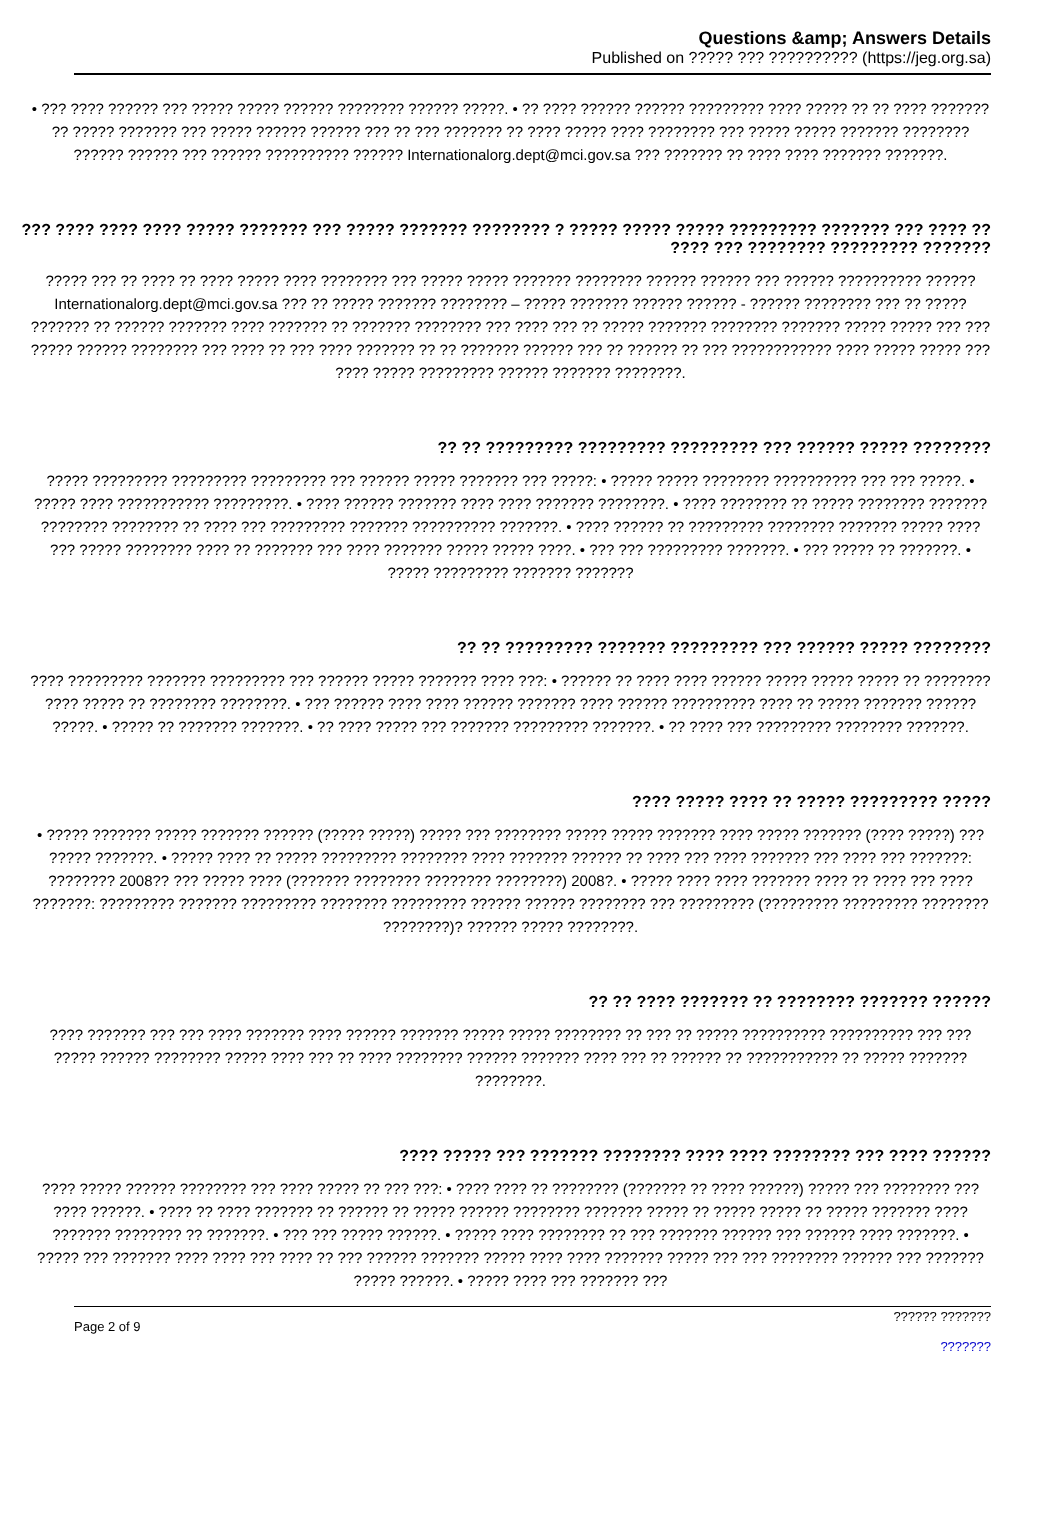Questions &amp; Answers Details
Published on ????? ??? ?????????? (https://jeg.org.sa)
• ??? ???? ?????? ??? ????? ????? ?????? ???????? ?????? ?????. • ?? ???? ?????? ?????? ????????? ???? ????? ?? ?? ???? ??????? ?? ????? ??????? ??? ????? ?????? ?????? ??? ?? ??? ??????? ?? ???? ????? ???? ???????? ??? ????? ????? ??????? ???????? ?????? ?????? ??? ?????? ?????????? ?????? Internationalorg.dept@mci.gov.sa ??? ??????? ?? ???? ???? ??????? ???????.
??? ???? ???? ???? ????? ??????? ??? ????? ??????? ???????? ? ????? ????? ????? ????????? ??????? ??? ???? ?? ???? ??? ???????? ????????? ???????
????? ??? ?? ???? ?? ???? ????? ???? ???????? ??? ????? ????? ??????? ???????? ?????? ?????? ??? ?????? ?????????? ?????? Internationalorg.dept@mci.gov.sa ??? ?? ????? ??????? ???????? – ????? ??????? ?????? ?????? - ?????? ???????? ??? ?? ????? ??????? ?? ?????? ??????? ???? ??????? ?? ??????? ???????? ??? ???? ??? ?? ????? ??????? ???????? ??????? ????? ????? ??? ??? ????? ?????? ???????? ??? ???? ?? ??? ???? ??????? ?? ?? ??????? ?????? ??? ?? ?????? ?? ??? ???????????? ???? ????? ????? ??? ???? ????? ????????? ?????? ??????? ????????.
?? ?? ????????? ????????? ????????? ??? ?????? ????? ????????
????? ????????? ????????? ????????? ??? ?????? ????? ??????? ??? ?????: • ????? ????? ???????? ?????????? ??? ??? ?????. • ????? ???? ??????????? ?????????. • ???? ?????? ??????? ???? ???? ??????? ????????. • ???? ???????? ?? ????? ???????? ??????? ???????? ???????? ?? ???? ??? ????????? ??????? ?????????? ???????. • ???? ?????? ?? ????????? ???????? ??????? ????? ???? ??? ????? ???????? ???? ?? ??????? ??? ???? ??????? ????? ????? ????. • ??? ??? ????????? ???????. • ??? ????? ?? ???????. • ????? ????????? ??????? ???????
?? ?? ????????? ??????? ????????? ??? ?????? ????? ????????
???? ????????? ??????? ????????? ??? ?????? ????? ??????? ???? ???: • ?????? ?? ???? ???? ?????? ????? ????? ????? ?? ???????? ???? ????? ?? ???????? ????????. • ??? ?????? ???? ???? ?????? ??????? ???? ?????? ?????????? ???? ?? ????? ??????? ?????? ?????. • ????? ?? ??????? ???????. • ?? ???? ????? ??? ??????? ????????? ???????. • ?? ???? ??? ????????? ???????? ???????.
???? ????? ???? ?? ????? ????????? ?????
• ????? ??????? ????? ??????? ?????? (????? ?????) ????? ??? ???????? ????? ????? ??????? ???? ????? ??????? (???? ?????) ??? ????? ???????. • ????? ???? ?? ????? ????????? ???????? ???? ??????? ?????? ?? ???? ??? ???? ??????? ??? ???? ??? ???????: ???????? 2008?? ??? ????? ???? (??????? ???????? ???????? ????????) 2008?. • ????? ???? ???? ??????? ???? ?? ???? ??? ???? ???????: ????????? ??????? ????????? ???????? ????????? ?????? ?????? ???????? ??? ????????? (????????? ????????? ???????? ????????)? ?????? ????? ????????.
?? ?? ???? ??????? ?? ???????? ??????? ??????
???? ??????? ??? ??? ???? ??????? ???? ?????? ??????? ????? ????? ???????? ?? ??? ?? ????? ?????????? ?????????? ??? ??? ????? ?????? ???????? ????? ???? ??? ?? ???? ???????? ?????? ??????? ???? ??? ?? ?????? ?? ??????????? ?? ????? ??????? ????????.
???? ????? ??? ??????? ???????? ???? ???? ???????? ??? ???? ??????
???? ????? ?????? ???????? ??? ???? ????? ?? ??? ???: • ???? ???? ?? ???????? (??????? ?? ???? ??????) ????? ??? ???????? ??? ???? ??????. • ???? ?? ???? ??????? ?? ?????? ?? ????? ?????? ???????? ??????? ????? ?? ????? ????? ?? ????? ??????? ???? ??????? ???????? ?? ???????. • ??? ??? ????? ??????. • ????? ???? ???????? ?? ??? ??????? ?????? ??? ?????? ???? ???????. • ????? ??? ??????? ???? ???? ??? ???? ?? ??? ?????? ??????? ????? ???? ???? ??????? ????? ??? ??? ???????? ?????? ??? ??????? ????? ??????. • ????? ???? ??? ??????? ???
Page 2 of 9?????? ???????
???????